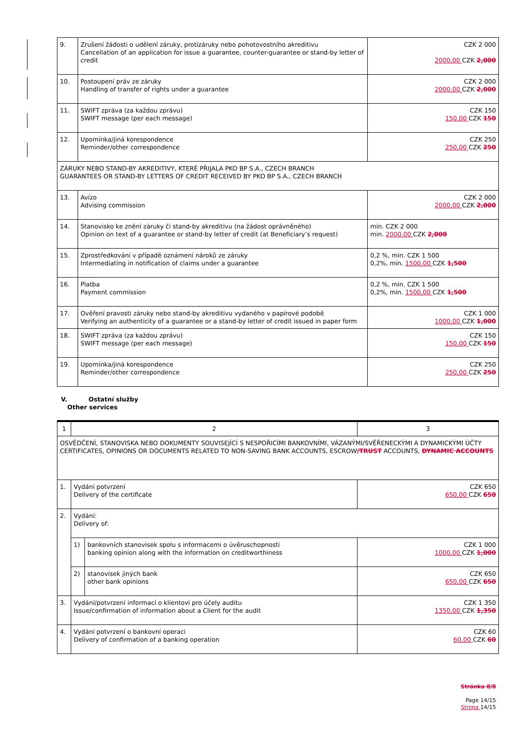| 9. | Zrušení žádosti o udělení záruky, protizáruky nebo pohotovostního akreditivu Cancellation of an application for issue a guarantee, counter-guarantee or stand-by letter of credit | CZK 2 000 2000,00 CZK 2,000 |
| 10. | Postoupení práv ze záruky Handling of transfer of rights under a guarantee | CZK 2 000 2000,00 CZK 2,000 |
| 11. | SWIFT zpráva (za každou zprávu) SWIFT message (per each message) | CZK 150 150,00 CZK 150 |
| 12. | Upomínka/jiná korespondence Reminder/other correspondence | CZK 250 250,00 CZK 250 |
| ZÁRUKY NEBO STAND-BY AKREDITIVY, KTERÉ PŘIJALA PKO BP S.A., CZECH BRANCH GUARANTEES OR STAND-BY LETTERS OF CREDIT RECEIVED BY PKO BP S.A., CZECH BRANCH | | |
| 13. | Avízo Advising commission | CZK 2 000 2000,00 CZK 2,000 |
| 14. | Stanovisko ke znění záruky či stand-by akreditivu (na žádost oprávněného) Opinion on text of a guarantee or stand-by letter of credit (at Beneficiary’s request) | min. CZK 2 000 min. 2000,00 CZK 2,000 |
| 15. | Zprostředkování v případě oznámení nároků ze záruky Intermediating in notification of claims under a guarantee | 0,2 %, min. CZK 1 500 0,2%, min. 1500,00 CZK 1,500 |
| 16. | Platba Payment commission | 0,2 %, min. CZK 1 500 0,2%, min. 1500,00 CZK 1,500 |
| 17. | Ověření pravosti záruky nebo stand-by akreditivu vydaného v papírové podobě Verifying an authenticity of a guarantee or a stand-by letter of credit issued in paper form | CZK 1 000 1000,00 CZK 1,000 |
| 18. | SWIFT zpráva (za každou zprávu) SWIFT message (per each message) | CZK 150 150,00 CZK 150 |
| 19. | Upomínka/jiná korespondence Reminder/other correspondence | CZK 250 250,00 CZK 250 |
V. Ostatní služby
Other services
| 1 | 2 | | 3 |
| OSVĚDČENÍ, STANOVISKA NEBO DOKUMENTY SOUVISEJÍCÍ S NESPOŘICÍMI BANKOVNÍMI, VÁZANÝMI/SVĚŘENECKÝMI A DYNAMICKÝMI ÚČTY CERTIFICATES, OPINIONS OR DOCUMENTS RELATED TO NON-SAVING BANK ACCOUNTS, ESCROW /TRUST ACCOUNTS, DYNAMIC ACCOUNTS | | | |
| 1. | Vydání potvrzení Delivery of the certificate | | CZK 650 650,00 CZK 650 |
| 2. | Vydání: Delivery of: | | |
| | 1) | bankovních stanovisek spolu s informacemi o úvěruschopnosti banking opinion along with the information on creditworthiness | CZK 1 000 1000,00 CZK 1,000 |
| | 2) | stanovisek jiných bank other bank opinions | CZK 650 650,00 CZK 650 |
| 3. | Vydání/potvrzení informací o klientovi pro účely auditu Issue/confirmation of information about a Client for the audit | | CZK 1 350 1350,00 CZK 1,350 |
| 4. | Vydání potvrzení o bankovní operaci Delivery of confirmation of a banking operation | | CZK 60 60,00 CZK 60 |
Stránka 8/8
Page 14/15
Strona 14/15